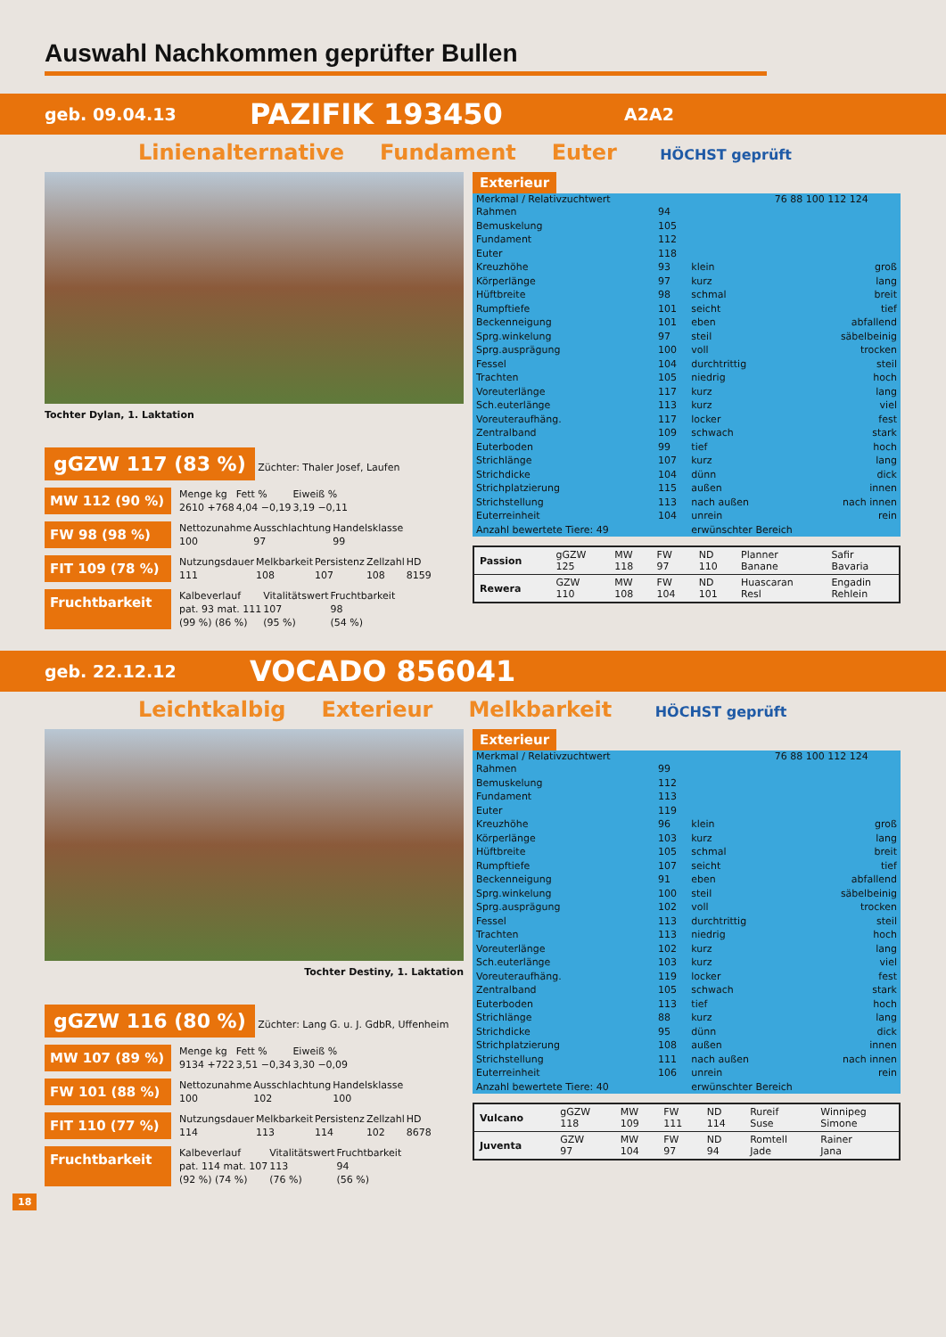Auswahl Nachkommen geprüfter Bullen
geb. 09.04.13 PAZIFIK 193450 A2A2
Linienalternative Fundament Euter HÖCHST geprüft
Tochter Dylan, 1. Laktation
gGZW 117 (83 %)
Züchter: Thaler Josef, Laufen
MW 112 (90 %)
| Menge kg | Fett % | Eiweiß % |
| 2610 +768 | 4,04 −0,19 | 3,19 −0,11 |
FW 98 (98 %)
| Nettozunahme | Ausschlachtung | Handelsklasse |
| 100 | 97 | 99 |
FIT 109 (78 %)
| Nutzungsdauer | Melkbarkeit | Persistenz | Zellzahl | HD |
| 111 | 108 | 107 | 108 | 8159 |
Fruchtbarkeit
| Kalbeverlauf | Vitalitätswert | Fruchtbarkeit |
| pat. 93 mat. 111 | 107 | 98 |
| (99 %) (86 %) | (95 %) | (54 %) |
Exterieur
| Merkmal / Relativzuchtwert | | | 76 88 100 112 124 |
| --- | --- | --- | --- |
| Rahmen | 94 | | |
| Bemuskelung | 105 | | |
| Fundament | 112 | | |
| Euter | 118 | | |
| Kreuzhöhe | 93 | klein | groß |
| Körperlänge | 97 | kurz | lang |
| Hüftbreite | 98 | schmal | breit |
| Rumpftiefe | 101 | seicht | tief |
| Beckenneigung | 101 | eben | abfallend |
| Sprg.winkelung | 97 | steil | säbelbeinig |
| Sprg.ausprägung | 100 | voll | trocken |
| Fessel | 104 | durchtrittig | steil |
| Trachten | 105 | niedrig | hoch |
| Voreuterlänge | 117 | kurz | lang |
| Sch.euterlänge | 113 | kurz | viel |
| Voreuteraufhäng. | 117 | locker | fest |
| Zentralband | 109 | schwach | stark |
| Euterboden | 99 | tief | hoch |
| Strichlänge | 107 | kurz | lang |
| Strichdicke | 104 | dünn | dick |
| Strichplatzierung | 115 | außen | innen |
| Strichstellung | 113 | nach außen | nach innen |
| Euterreinheit | 104 | unrein | rein |
| Anzahl bewertete Tiere: 49 | | erwünschter Bereich | |
| Passion | gGZW 125 | MW 118 | FW 97 | ND 110 | Planner Banane | Safir Bavaria |
| Rewera | GZW 110 | MW 108 | FW 104 | ND 101 | Huascaran Resl | Engadin Rehlein |
geb. 22.12.12 VOCADO 856041
Leichtkalbig Exterieur Melkbarkeit HÖCHST geprüft
Tochter Destiny, 1. Laktation
gGZW 116 (80 %)
Züchter: Lang G. u. J. GdbR, Uffenheim
MW 107 (89 %)
| Menge kg | Fett % | Eiweiß % |
| 9134 +722 | 3,51 −0,34 | 3,30 −0,09 |
FW 101 (88 %)
| Nettozunahme | Ausschlachtung | Handelsklasse |
| 100 | 102 | 100 |
FIT 110 (77 %)
| Nutzungsdauer | Melkbarkeit | Persistenz | Zellzahl | HD |
| 114 | 113 | 114 | 102 | 8678 |
Fruchtbarkeit
| Kalbeverlauf | Vitalitätswert | Fruchtbarkeit |
| pat. 114 mat. 107 | 113 | 94 |
| (92 %) (74 %) | (76 %) | (56 %) |
Exterieur
| Merkmal / Relativzuchtwert | | | 76 88 100 112 124 |
| --- | --- | --- | --- |
| Rahmen | 99 | | |
| Bemuskelung | 112 | | |
| Fundament | 113 | | |
| Euter | 119 | | |
| Kreuzhöhe | 96 | klein | groß |
| Körperlänge | 103 | kurz | lang |
| Hüftbreite | 105 | schmal | breit |
| Rumpftiefe | 107 | seicht | tief |
| Beckenneigung | 91 | eben | abfallend |
| Sprg.winkelung | 100 | steil | säbelbeinig |
| Sprg.ausprägung | 102 | voll | trocken |
| Fessel | 113 | durchtrittig | steil |
| Trachten | 113 | niedrig | hoch |
| Voreuterlänge | 102 | kurz | lang |
| Sch.euterlänge | 103 | kurz | viel |
| Voreuteraufhäng. | 119 | locker | fest |
| Zentralband | 105 | schwach | stark |
| Euterboden | 113 | tief | hoch |
| Strichlänge | 88 | kurz | lang |
| Strichdicke | 95 | dünn | dick |
| Strichplatzierung | 108 | außen | innen |
| Strichstellung | 111 | nach außen | nach innen |
| Euterreinheit | 106 | unrein | rein |
| Anzahl bewertete Tiere: 40 | | erwünschter Bereich | |
| Vulcano | gGZW 118 | MW 109 | FW 111 | ND 114 | Rureif Suse | Winnipeg Simone |
| Juventa | GZW 97 | MW 104 | FW 97 | ND 94 | Romtell Jade | Rainer Jana |
18